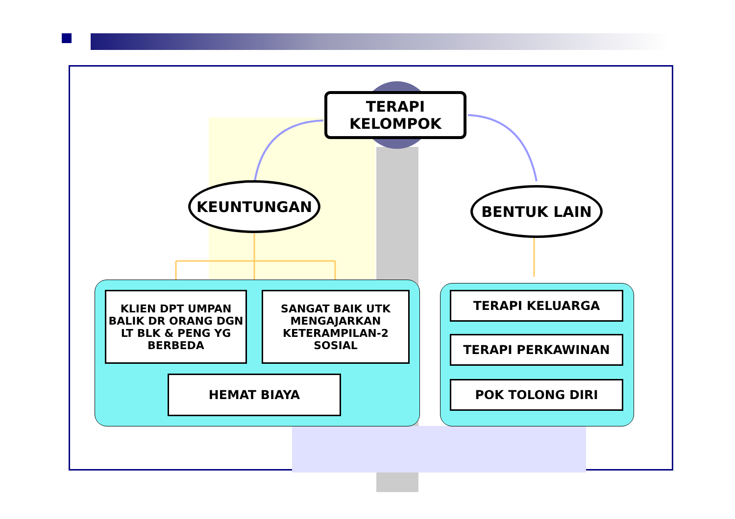TERAPI
KELOMPOK
KEUNTUNGAN BENTUK LAIN
KLIEN DPT UMPAN BALIK DR ORANG DGN LT BLK & PENG YG BERBEDA
SANGAT BAIK UTK MENGAJARKAN KETERAMPILAN-2 SOSIAL
HEMAT BIAYA
TERAPI KELUARGA
TERAPI PERKAWINAN
POK TOLONG DIRI